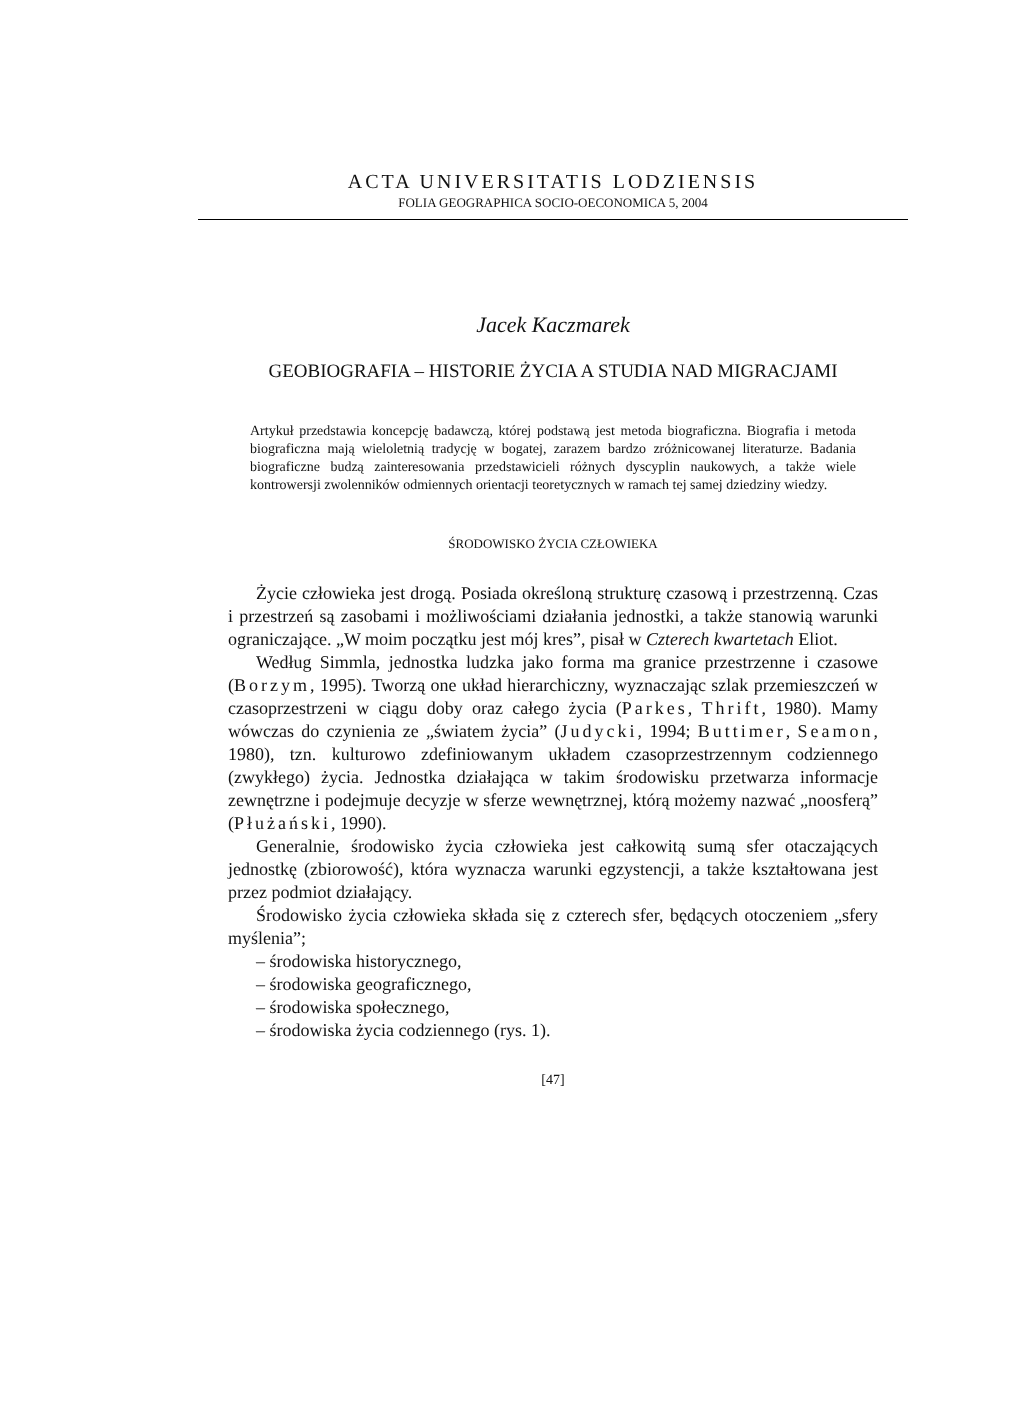ACTA UNIVERSITATIS LODZIENSIS
FOLIA GEOGRAPHICA SOCIO-OECONOMICA 5, 2004
Jacek Kaczmarek
GEOBIOGRAFIA – HISTORIE ŻYCIA A STUDIA NAD MIGRACJAMI
Artykuł przedstawia koncepcję badawczą, której podstawą jest metoda biograficzna. Biografia i metoda biograficzna mają wieloletnią tradycję w bogatej, zarazem bardzo zróżnicowanej literaturze. Badania biograficzne budzą zainteresowania przedstawicieli różnych dyscyplin naukowych, a także wiele kontrowersji zwolenników odmiennych orientacji teoretycznych w ramach tej samej dziedziny wiedzy.
ŚRODOWISKO ŻYCIA CZŁOWIEKA
Życie człowieka jest drogą. Posiada określoną strukturę czasową i przestrzenną. Czas i przestrzeń są zasobami i możliwościami działania jednostki, a także stanowią warunki ograniczające. „W moim początku jest mój kres”, pisał w Czterech kwartetach Eliot.
Według Simmla, jednostka ludzka jako forma ma granice przestrzenne i czasowe (Borzym, 1995). Tworzą one układ hierarchiczny, wyznaczając szlak przemieszczeń w czasoprzestrzeni w ciągu doby oraz całego życia (Parkes, Thrift, 1980). Mamy wówczas do czynienia ze „światem życia” (Judycki, 1994; Buttimer, Seamon, 1980), tzn. kulturowo zdefiniowanym układem czasoprzestrzennym codziennego (zwykłego) życia. Jednostka działająca w takim środowisku przetwarza informacje zewnętrzne i podejmuje decyzje w sferze wewnętrznej, którą możemy nazwać „noosferą” (Płużański, 1990).
Generalnie, środowisko życia człowieka jest całkowitą sumą sfer otaczających jednostkę (zbiorowość), która wyznacza warunki egzystencji, a także kształtowana jest przez podmiot działający.
Środowisko życia człowieka składa się z czterech sfer, będących otoczeniem „sfery myślenia”;
– środowiska historycznego,
– środowiska geograficznego,
– środowiska społecznego,
– środowiska życia codziennego (rys. 1).
[47]